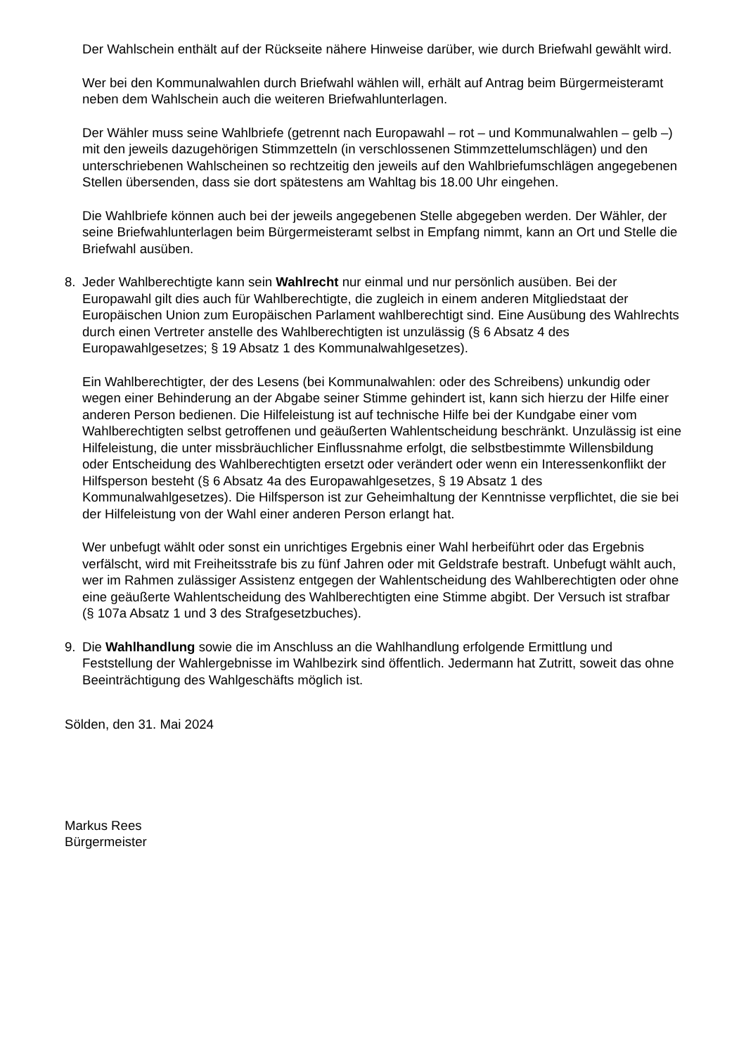Der Wahlschein enthält auf der Rückseite nähere Hinweise darüber, wie durch Briefwahl gewählt wird.
Wer bei den Kommunalwahlen durch Briefwahl wählen will, erhält auf Antrag beim Bürger­meisteramt neben dem Wahlschein auch die weiteren Briefwahlunterlagen.
Der Wähler muss seine Wahlbriefe (getrennt nach Europawahl – rot – und Kommunalwah­len – gelb –) mit den jeweils dazugehörigen Stimmzetteln (in verschlossenen Stimmzet­telumschlägen) und den unterschriebenen Wahlscheinen so rechtzeitig den jeweils auf den Wahlbriefumschlägen angegebenen Stellen übersenden, dass sie dort spätestens am Wahltag bis 18.00 Uhr eingehen.
Die Wahlbriefe können auch bei der jeweils angegebenen Stelle abgegeben werden. Der Wähler, der seine Briefwahlunterlagen beim Bürgermeisteramt selbst in Empfang nimmt, kann an Ort und Stelle die Briefwahl ausüben.
8. Jeder Wahlberechtigte kann sein Wahlrecht nur einmal und nur persönlich ausüben. Bei der Europawahl gilt dies auch für Wahlberechtigte, die zugleich in einem anderen Mitglied­staat der Europäischen Union zum Europäischen Parlament wahlberechtigt sind. Eine Aus­übung des Wahlrechts durch einen Vertreter anstelle des Wahlberechtigten ist unzulässig (§ 6 Absatz 4 des Europawahlgesetzes; § 19 Absatz 1 des Kommunalwahlgesetzes).
Ein Wahlberechtigter, der des Lesens (bei Kommunalwahlen: oder des Schreibens) unkun­dig oder wegen einer Behinderung an der Abgabe seiner Stimme gehindert ist, kann sich hierzu der Hilfe einer anderen Person bedienen. Die Hilfeleistung ist auf technische Hilfe bei der Kundgabe einer vom Wahlberechtigten selbst getroffenen und geäußerten Wahl­entscheidung beschränkt. Unzulässig ist eine Hilfeleistung, die unter missbräuchlicher Ein­flussnahme erfolgt, die selbstbestimmte Willensbildung oder Entscheidung des Wahlbe­rechtigten ersetzt oder verändert oder wenn ein Interessenkonflikt der Hilfsperson besteht (§ 6 Absatz 4a des Europawahlgesetzes, § 19 Absatz 1 des Kommunalwahlgesetzes). Die Hilfsperson ist zur Geheimhaltung der Kenntnisse verpflichtet, die sie bei der Hilfeleistung von der Wahl einer anderen Person erlangt hat.
Wer unbefugt wählt oder sonst ein unrichtiges Ergebnis einer Wahl herbeiführt oder das Ergebnis verfälscht, wird mit Freiheitsstrafe bis zu fünf Jahren oder mit Geldstrafe bestraft. Unbefugt wählt auch, wer im Rahmen zulässiger Assistenz entgegen der Wahlentschei­dung des Wahlberechtigten oder ohne eine geäußerte Wahlentscheidung des Wahlberech­tigten eine Stimme abgibt. Der Versuch ist strafbar (§ 107a Absatz 1 und 3 des Strafge­setzbuches).
9. Die Wahlhandlung sowie die im Anschluss an die Wahlhandlung erfolgende Ermittlung und Feststellung der Wahlergebnisse im Wahlbezirk sind öffentlich. Jedermann hat Zutritt, soweit das ohne Beeinträchtigung des Wahlgeschäfts möglich ist.
Sölden, den 31. Mai 2024
Markus Rees
Bürgermeister